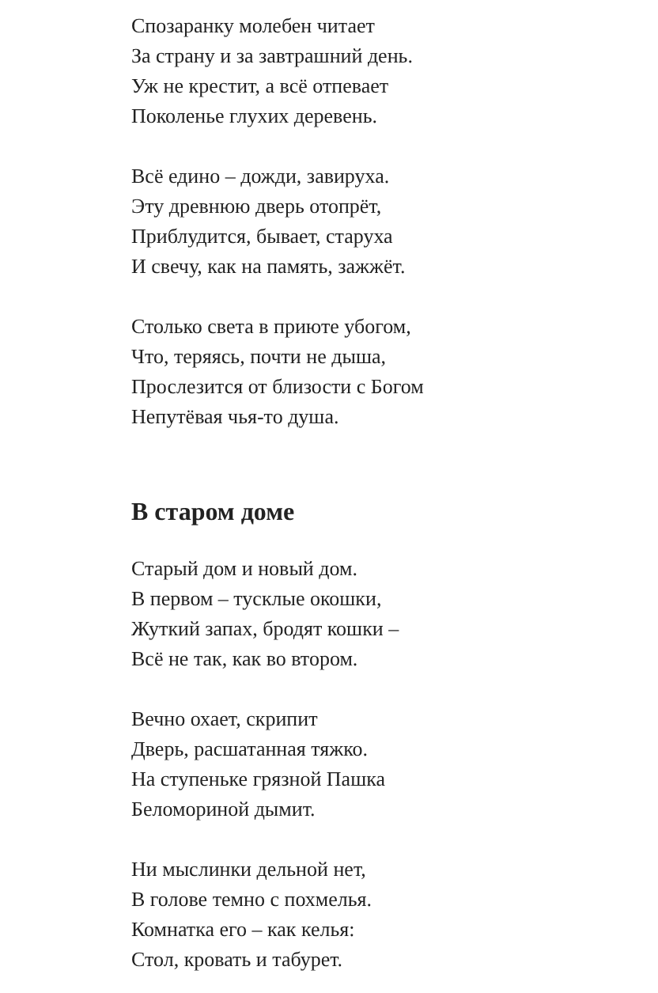Спозаранку молебен читает
За страну и за завтрашний день.
Уж не крестит, а всё отпевает
Поколенье глухих деревень.
Всё едино – дожди, завируха.
Эту древнюю дверь отопрёт,
Приблудится, бывает, старуха
И свечу, как на память, зажжёт.
Столько света в приюте убогом,
Что, теряясь, почти не дыша,
Прослезится от близости с Богом
Непутёвая чья-то душа.
В старом доме
Старый дом и новый дом.
В первом – тусклые окошки,
Жуткий запах, бродят кошки –
Всё не так, как во втором.
Вечно охает, скрипит
Дверь, расшатанная тяжко.
На ступеньке грязной Пашка
Беломориной дымит.
Ни мыслинки дельной нет,
В голове темно с похмелья.
Комнатка его – как келья:
Стол, кровать и табурет.